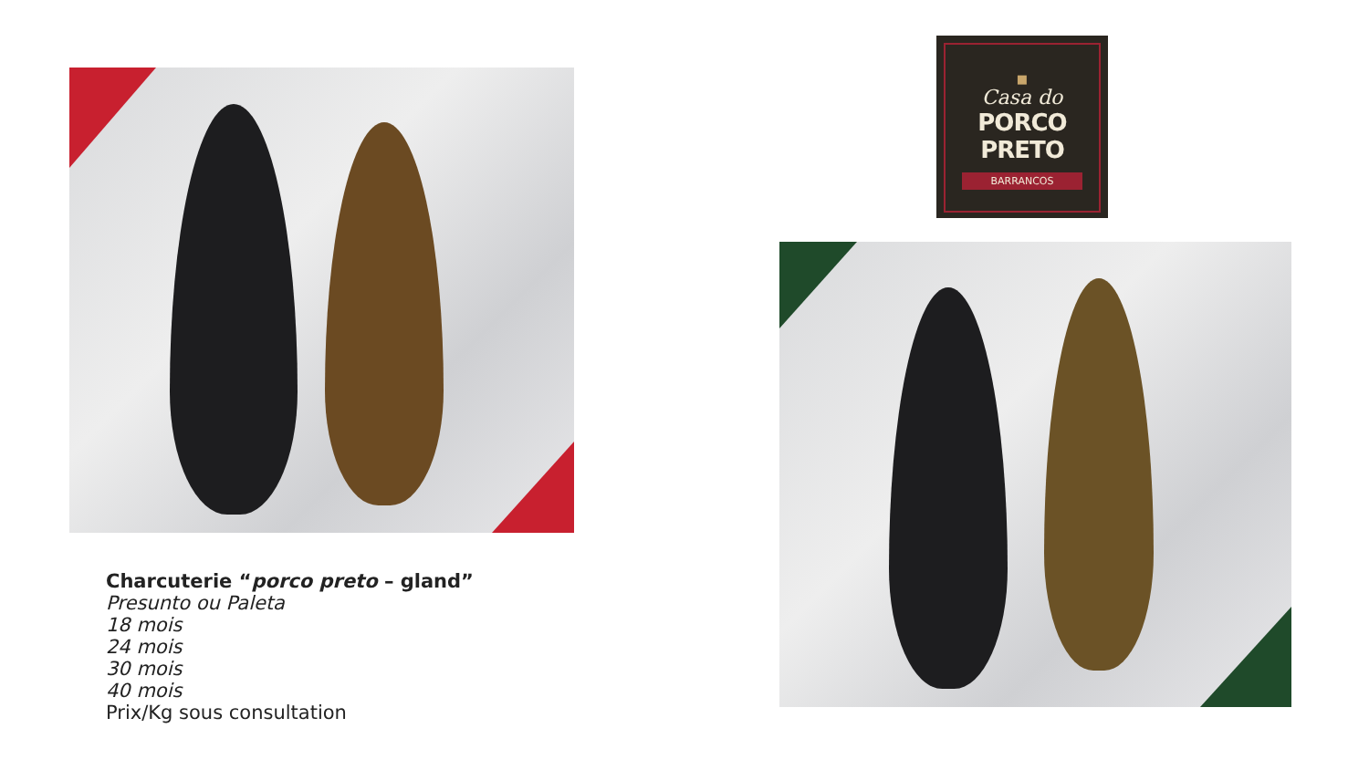■
Casa do
PORCO PRETO
BARRANCOS
Charcuterie “porco preto – gland”
Presunto ou Paleta
18 mois
24 mois
30 mois
40 mois
Prix/Kg sous consultation